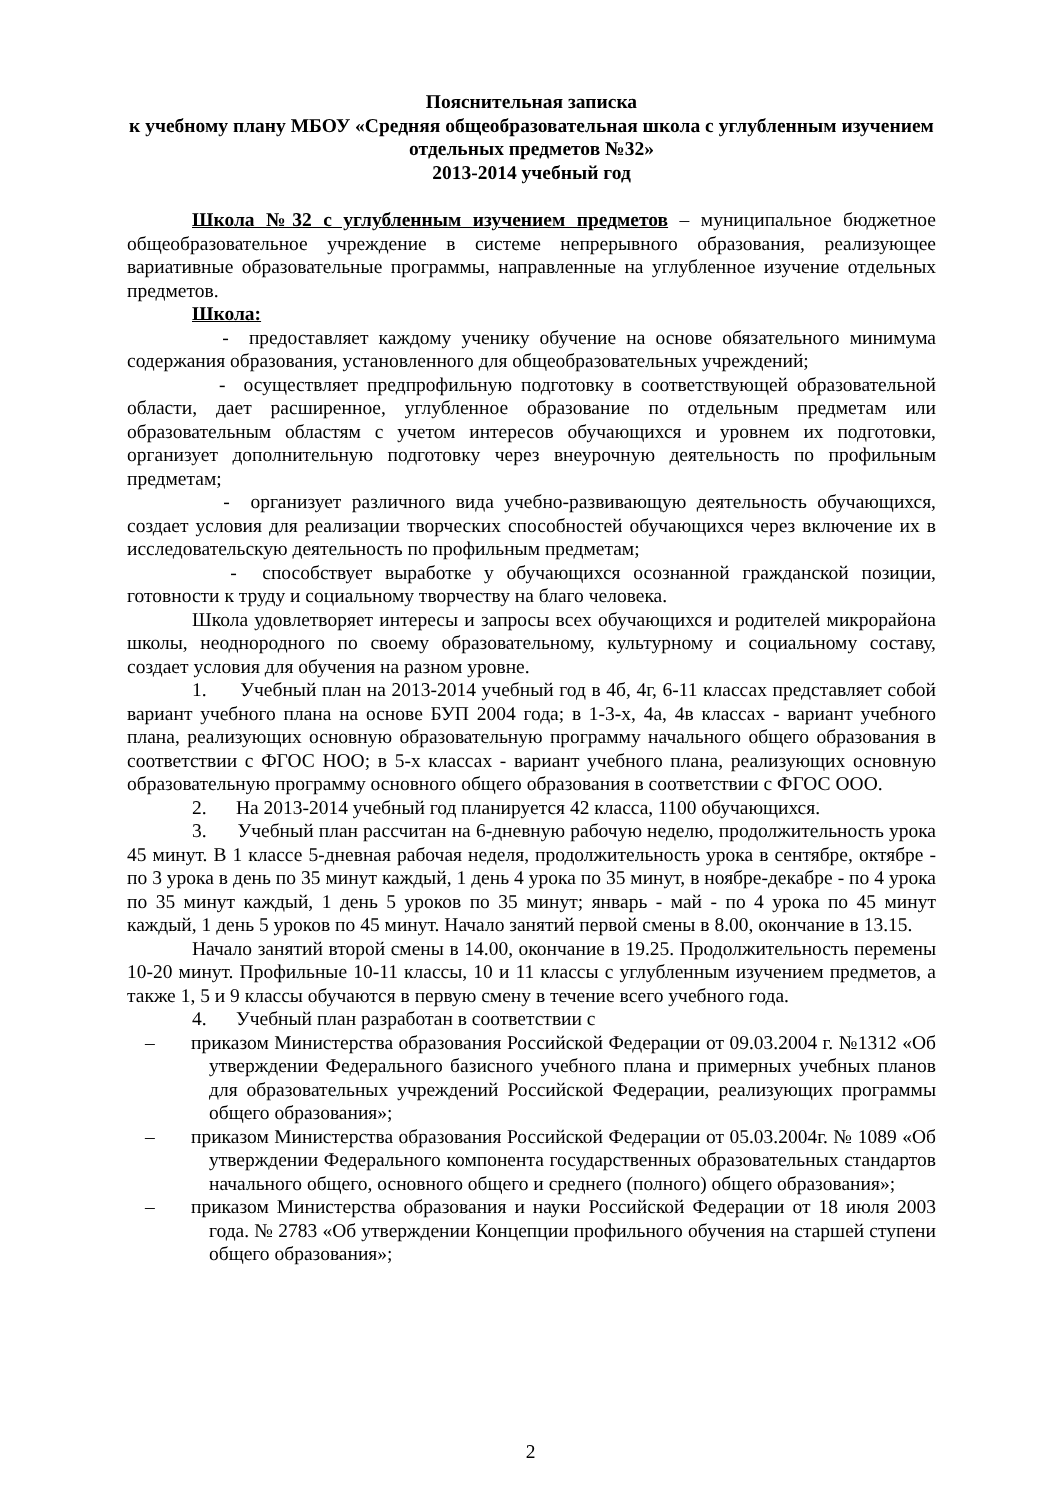Пояснительная записка
к учебному плану МБОУ «Средняя общеобразовательная школа с углубленным изучением отдельных предметов №32»
2013-2014 учебный год
Школа №32 с углубленным изучением предметов – муниципальное бюджетное общеобразовательное учреждение в системе непрерывного образования, реализующее вариативные образовательные программы, направленные на углубленное изучение отдельных предметов.
Школа:
- предоставляет каждому ученику обучение на основе обязательного минимума содержания образования, установленного для общеобразовательных учреждений;
- осуществляет предпрофильную подготовку в соответствующей образовательной области, дает расширенное, углубленное образование по отдельным предметам или образовательным областям с учетом интересов обучающихся и уровнем их подготовки, организует дополнительную подготовку через внеурочную деятельность по профильным предметам;
- организует различного вида учебно-развивающую деятельность обучающихся, создает условия для реализации творческих способностей обучающихся через включение их в исследовательскую деятельность по профильным предметам;
- способствует выработке у обучающихся осознанной гражданской позиции, готовности к труду и социальному творчеству на благо человека.
Школа удовлетворяет интересы и запросы всех обучающихся и родителей микрорайона школы, неоднородного по своему образовательному, культурному и социальному составу, создает условия для обучения на разном уровне.
1. Учебный план на 2013-2014 учебный год в 4б, 4г, 6-11 классах представляет собой вариант учебного плана на основе БУП 2004 года; в 1-3-х, 4а, 4в классах - вариант учебного плана, реализующих основную образовательную программу начального общего образования в соответствии с ФГОС НОО; в 5-х классах - вариант учебного плана, реализующих основную образовательную программу основного общего образования в соответствии с ФГОС ООО.
2. На 2013-2014 учебный год планируется 42 класса, 1100 обучающихся.
3. Учебный план рассчитан на 6-дневную рабочую неделю, продолжительность урока 45 минут. В 1 классе 5-дневная рабочая неделя, продолжительность урока в сентябре, октябре - по 3 урока в день по 35 минут каждый, 1 день 4 урока по 35 минут, в ноябре-декабре - по 4 урока по 35 минут каждый, 1 день 5 уроков по 35 минут; январь - май - по 4 урока по 45 минут каждый, 1 день 5 уроков по 45 минут. Начало занятий первой смены в 8.00, окончание в 13.15.
Начало занятий второй смены в 14.00, окончание в 19.25. Продолжительность перемены 10-20 минут. Профильные 10-11 классы, 10 и 11 классы с углубленным изучением предметов, а также 1, 5 и 9 классы обучаются в первую смену в течение всего учебного года.
4. Учебный план разработан в соответствии с
– приказом Министерства образования Российской Федерации от 09.03.2004 г. №1312 «Об утверждении Федерального базисного учебного плана и примерных учебных планов для образовательных учреждений Российской Федерации, реализующих программы общего образования»;
– приказом Министерства образования Российской Федерации от 05.03.2004г. № 1089 «Об утверждении Федерального компонента государственных образовательных стандартов начального общего, основного общего и среднего (полного) общего образования»;
– приказом Министерства образования и науки Российской Федерации от 18 июля 2003 года. № 2783 «Об утверждении Концепции профильного обучения на старшей ступени общего образования»;
2